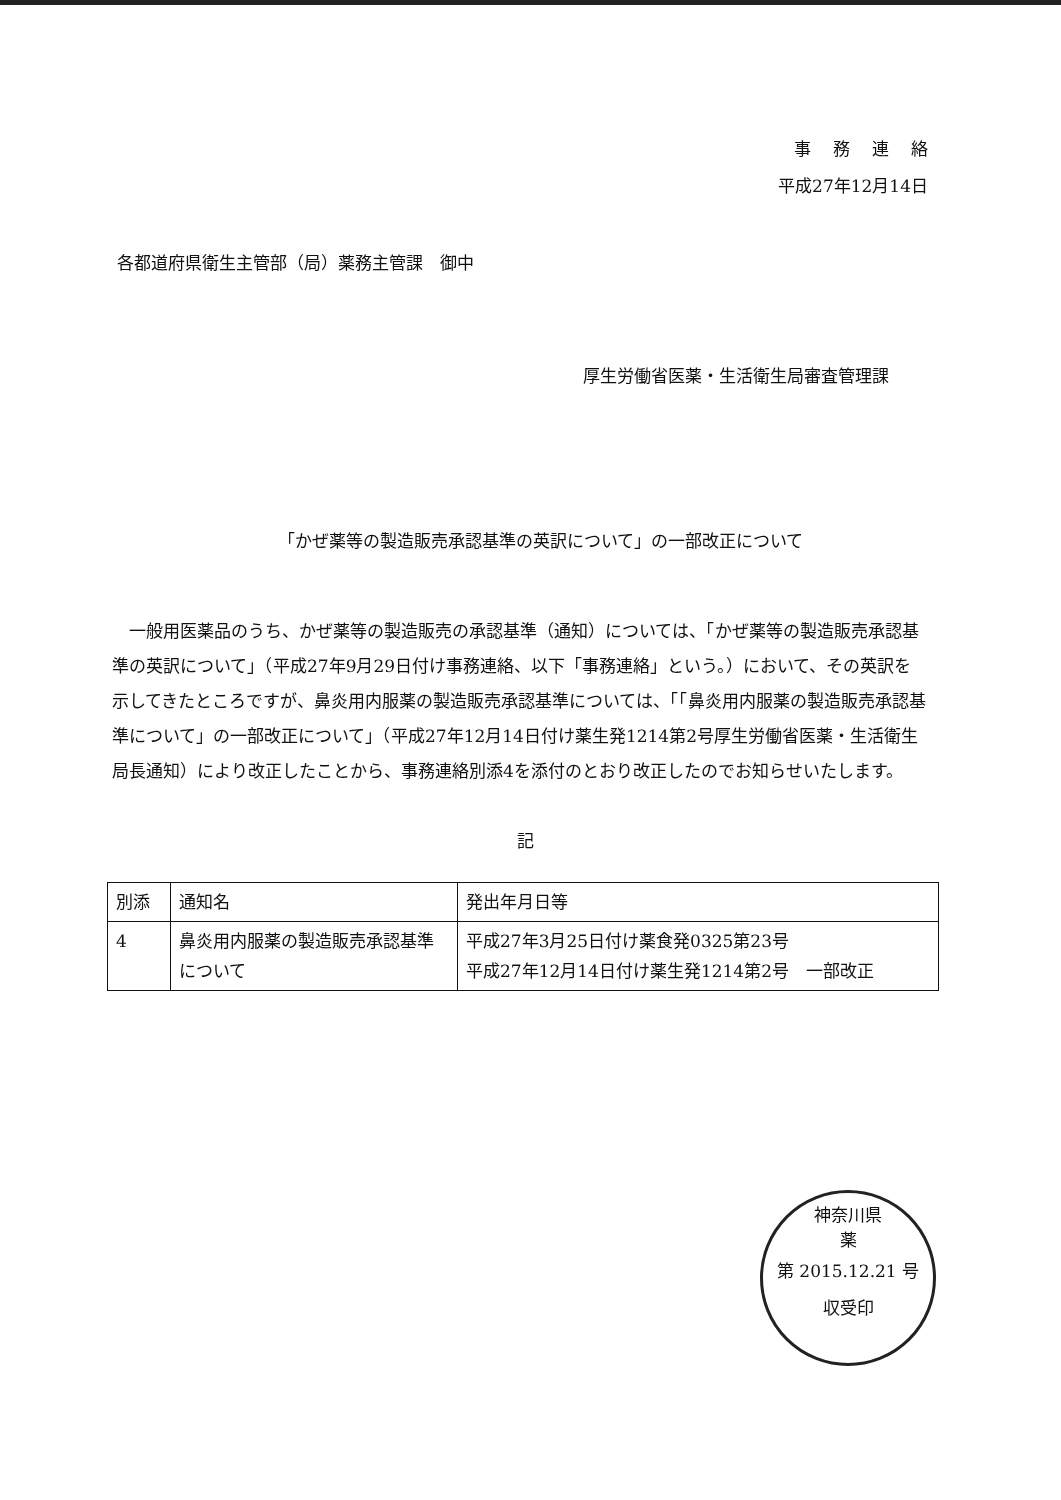事務連絡
平成27年12月14日
各都道府県衛生主管部（局）薬務主管課　御中
厚生労働省医薬・生活衛生局審査管理課
「かぜ薬等の製造販売承認基準の英訳について」の一部改正について
一般用医薬品のうち、かぜ薬等の製造販売の承認基準（通知）については、「かぜ薬等の製造販売承認基準の英訳について」（平成27年9月29日付け事務連絡、以下「事務連絡」という。）において、その英訳を示してきたところですが、鼻炎用内服薬の製造販売承認基準については、「「鼻炎用内服薬の製造販売承認基準について」の一部改正について」（平成27年12月14日付け薬生発1214第2号厚生労働省医薬・生活衛生局長通知）により改正したことから、事務連絡別添4を添付のとおり改正したのでお知らせいたします。
記
| 別添 | 通知名 | 発出年月日等 |
| 4 | 鼻炎用内服薬の製造販売承認基準について | 平成27年3月25日付け薬食発0325第23号 平成27年12月14日付け薬生発1214第2号 一部改正 |
神奈川県
薬
第 2015.12.21 号
収受印